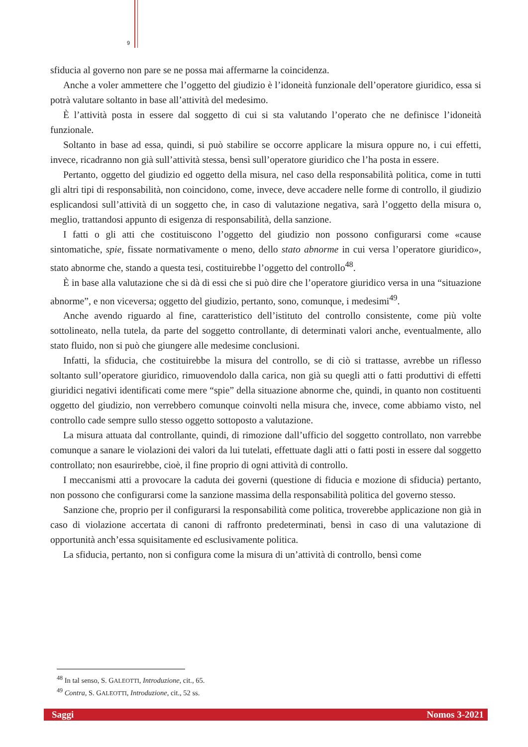9
sfiducia al governo non pare se ne possa mai affermarne la coincidenza.
Anche a voler ammettere che l’oggetto del giudizio è l’idoneità funzionale dell’operatore giuridico, essa si potrà valutare soltanto in base all’attività del medesimo.
È l’attività posta in essere dal soggetto di cui si sta valutando l’operato che ne definisce l’idoneità funzionale.
Soltanto in base ad essa, quindi, si può stabilire se occorre applicare la misura oppure no, i cui effetti, invece, ricadranno non già sull’attività stessa, bensì sull’operatore giuridico che l’ha posta in essere.
Pertanto, oggetto del giudizio ed oggetto della misura, nel caso della responsabilità politica, come in tutti gli altri tipi di responsabilità, non coincidono, come, invece, deve accadere nelle forme di controllo, il giudizio esplicandosi sull’attività di un soggetto che, in caso di valutazione negativa, sarà l’oggetto della misura o, meglio, trattandosi appunto di esigenza di responsabilità, della sanzione.
I fatti o gli atti che costituiscono l’oggetto del giudizio non possono configurarsi come «cause sintomatiche, spie, fissate normativamente o meno, dello stato abnorme in cui versa l’operatore giuridico», stato abnorme che, stando a questa tesi, costituirebbe l’oggetto del controllo<sup>48</sup>.
È in base alla valutazione che si dà di essi che si può dire che l’operatore giuridico versa in una “situazione abnorme”, e non viceversa; oggetto del giudizio, pertanto, sono, comunque, i medesimi<sup>49</sup>.
Anche avendo riguardo al fine, caratteristico dell’istituto del controllo consistente, come più volte sottolineato, nella tutela, da parte del soggetto controllante, di determinati valori anche, eventualmente, allo stato fluido, non si può che giungere alle medesime conclusioni.
Infatti, la sfiducia, che costituirebbe la misura del controllo, se di ciò si trattasse, avrebbe un riflesso soltanto sull’operatore giuridico, rimuovendolo dalla carica, non già su quegli atti o fatti produttivi di effetti giuridici negativi identificati come mere “spie” della situazione abnorme che, quindi, in quanto non costituenti oggetto del giudizio, non verrebbero comunque coinvolti nella misura che, invece, come abbiamo visto, nel controllo cade sempre sullo stesso oggetto sottoposto a valutazione.
La misura attuata dal controllante, quindi, di rimozione dall’ufficio del soggetto controllato, non varrebbe comunque a sanare le violazioni dei valori da lui tutelati, effettuate dagli atti o fatti posti in essere dal soggetto controllato; non esaurirebbe, cioè, il fine proprio di ogni attività di controllo.
I meccanismi atti a provocare la caduta dei governi (questione di fiducia e mozione di sfiducia) pertanto, non possono che configurarsi come la sanzione massima della responsabilità politica del governo stesso.
Sanzione che, proprio per il configurarsi la responsabilità come politica, troverebbe applicazione non già in caso di violazione accertata di canoni di raffronto predeterminati, bensì in caso di una valutazione di opportunità anch’essa squisitamente ed esclusivamente politica.
La sfiducia, pertanto, non si configura come la misura di un’attività di controllo, bensì come
<sup>48</sup> In tal senso, S. GALEOTTI, Introduzione, cit., 65.
<sup>49</sup> Contra, S. GALEOTTI, Introduzione, cit., 52 ss.
Saggi Nomos 3-2021